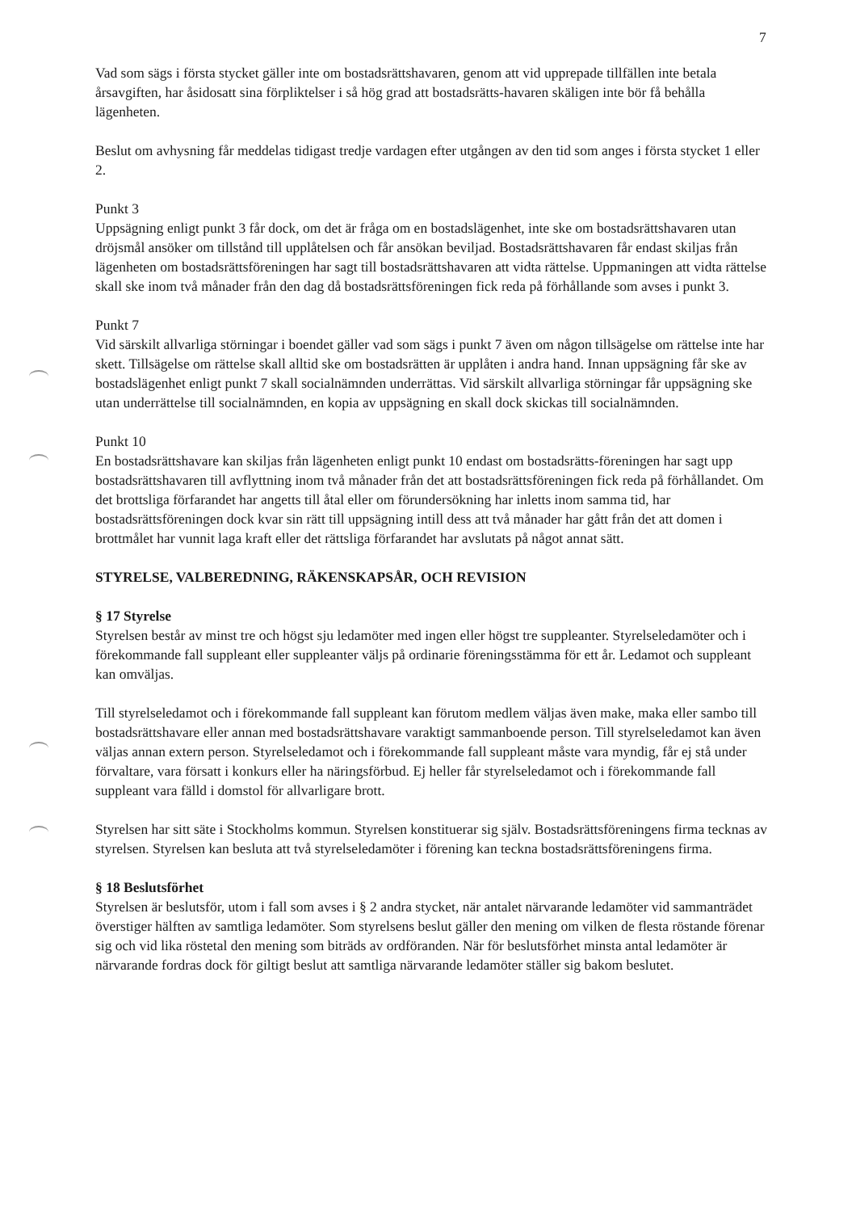7
Vad som sägs i första stycket gäller inte om bostadsrättshavaren, genom att vid upprepade tillfällen inte betala årsavgiften, har åsidosatt sina förpliktelser i så hög grad att bostadsrätts-havaren skäligen inte bör få behålla lägenheten.
Beslut om avhysning får meddelas tidigast tredje vardagen efter utgången av den tid som anges i första stycket 1 eller 2.
Punkt 3
Uppsägning enligt punkt 3 får dock, om det är fråga om en bostadslägenhet, inte ske om bostadsrättshavaren utan dröjsmål ansöker om tillstånd till upplåtelsen och får ansökan beviljad. Bostadsrättshavaren får endast skiljas från lägenheten om bostadsrättsföreningen har sagt till bostadsrättshavaren att vidta rättelse. Uppmaningen att vidta rättelse skall ske inom två månader från den dag då bostadsrättsföreningen fick reda på förhållande som avses i punkt 3.
Punkt 7
Vid särskilt allvarliga störningar i boendet gäller vad som sägs i punkt 7 även om någon tillsägelse om rättelse inte har skett. Tillsägelse om rättelse skall alltid ske om bostadsrätten är upplåten i andra hand. Innan uppsägning får ske av bostadslägenhet enligt punkt 7 skall socialnämnden underrättas. Vid särskilt allvarliga störningar får uppsägning ske utan underrättelse till socialnämnden, en kopia av uppsägning en skall dock skickas till socialnämnden.
Punkt 10
En bostadsrättshavare kan skiljas från lägenheten enligt punkt 10 endast om bostadsrätts-föreningen har sagt upp bostadsrättshavaren till avflyttning inom två månader från det att bostadsrättsföreningen fick reda på förhållandet. Om det brottsliga förfarandet har angetts till åtal eller om förundersökning har inletts inom samma tid, har bostadsrättsföreningen dock kvar sin rätt till uppsägning intill dess att två månader har gått från det att domen i brottmålet har vunnit laga kraft eller det rättsliga förfarandet har avslutats på något annat sätt.
STYRELSE, VALBEREDNING, RÄKENSKAPSÅR, OCH REVISION
§ 17 Styrelse
Styrelsen består av minst tre och högst sju ledamöter med ingen eller högst tre suppleanter. Styrelseledamöter och i förekommande fall suppleant eller suppleanter väljs på ordinarie föreningsstämma för ett år. Ledamot och suppleant kan omväljas.
Till styrelseledamot och i förekommande fall suppleant kan förutom medlem väljas även make, maka eller sambo till bostadsrättshavare eller annan med bostadsrättshavare varaktigt sammanboende person. Till styrelseledamot kan även väljas annan extern person. Styrelseledamot och i förekommande fall suppleant måste vara myndig, får ej stå under förvaltare, vara försatt i konkurs eller ha näringsförbud. Ej heller får styrelseledamot och i förekommande fall suppleant vara fälld i domstol för allvarligare brott.
Styrelsen har sitt säte i Stockholms kommun. Styrelsen konstituerar sig själv. Bostadsrättsföreningens firma tecknas av styrelsen. Styrelsen kan besluta att två styrelseledamöter i förening kan teckna bostadsrättsföreningens firma.
§ 18 Beslutsförhet
Styrelsen är beslutsför, utom i fall som avses i § 2 andra stycket, när antalet närvarande ledamöter vid sammanträdet överstiger hälften av samtliga ledamöter. Som styrelsens beslut gäller den mening om vilken de flesta röstande förenar sig och vid lika röstetal den mening som biträds av ordföranden. När för beslutsförhet minsta antal ledamöter är närvarande fordras dock för giltigt beslut att samtliga närvarande ledamöter ställer sig bakom beslutet.